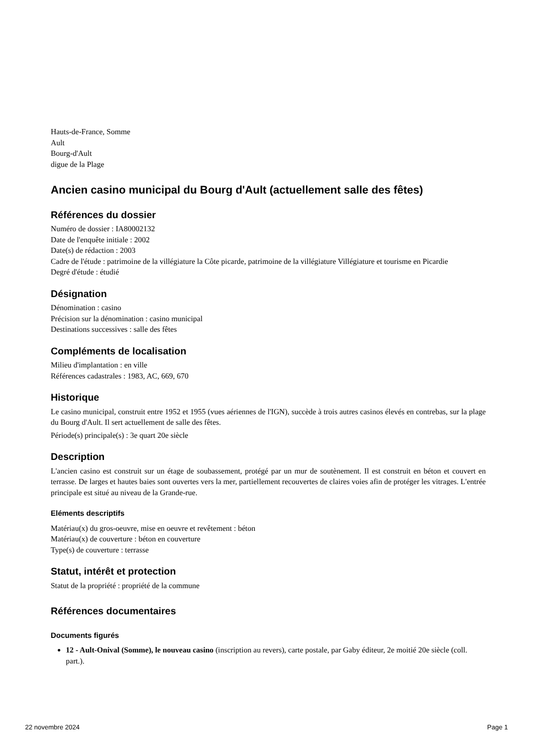Hauts-de-France, Somme
Ault
Bourg-d'Ault
digue de la Plage
Ancien casino municipal du Bourg d'Ault (actuellement salle des fêtes)
Références du dossier
Numéro de dossier : IA80002132
Date de l'enquête initiale : 2002
Date(s) de rédaction : 2003
Cadre de l'étude : patrimoine de la villégiature la Côte picarde, patrimoine de la villégiature Villégiature et tourisme en Picardie
Degré d'étude : étudié
Désignation
Dénomination : casino
Précision sur la dénomination : casino municipal
Destinations successives : salle des fêtes
Compléments de localisation
Milieu d'implantation : en ville
Références cadastrales : 1983, AC, 669, 670
Historique
Le casino municipal, construit entre 1952 et 1955 (vues aériennes de l'IGN), succède à trois autres casinos élevés en contrebas, sur la plage du Bourg d'Ault. Il sert actuellement de salle des fêtes.
Période(s) principale(s) : 3e quart 20e siècle
Description
L'ancien casino est construit sur un étage de soubassement, protégé par un mur de soutènement. Il est construit en béton et couvert en terrasse. De larges et hautes baies sont ouvertes vers la mer, partiellement recouvertes de claires voies afin de protéger les vitrages. L'entrée principale est situé au niveau de la Grande-rue.
Eléments descriptifs
Matériau(x) du gros-oeuvre, mise en oeuvre et revêtement : béton
Matériau(x) de couverture : béton en couverture
Type(s) de couverture : terrasse
Statut, intérêt et protection
Statut de la propriété : propriété de la commune
Références documentaires
Documents figurés
12 - Ault-Onival (Somme), le nouveau casino (inscription au revers), carte postale, par Gaby éditeur, 2e moitié 20e siècle (coll. part.).
22 novembre 2024 Page 1